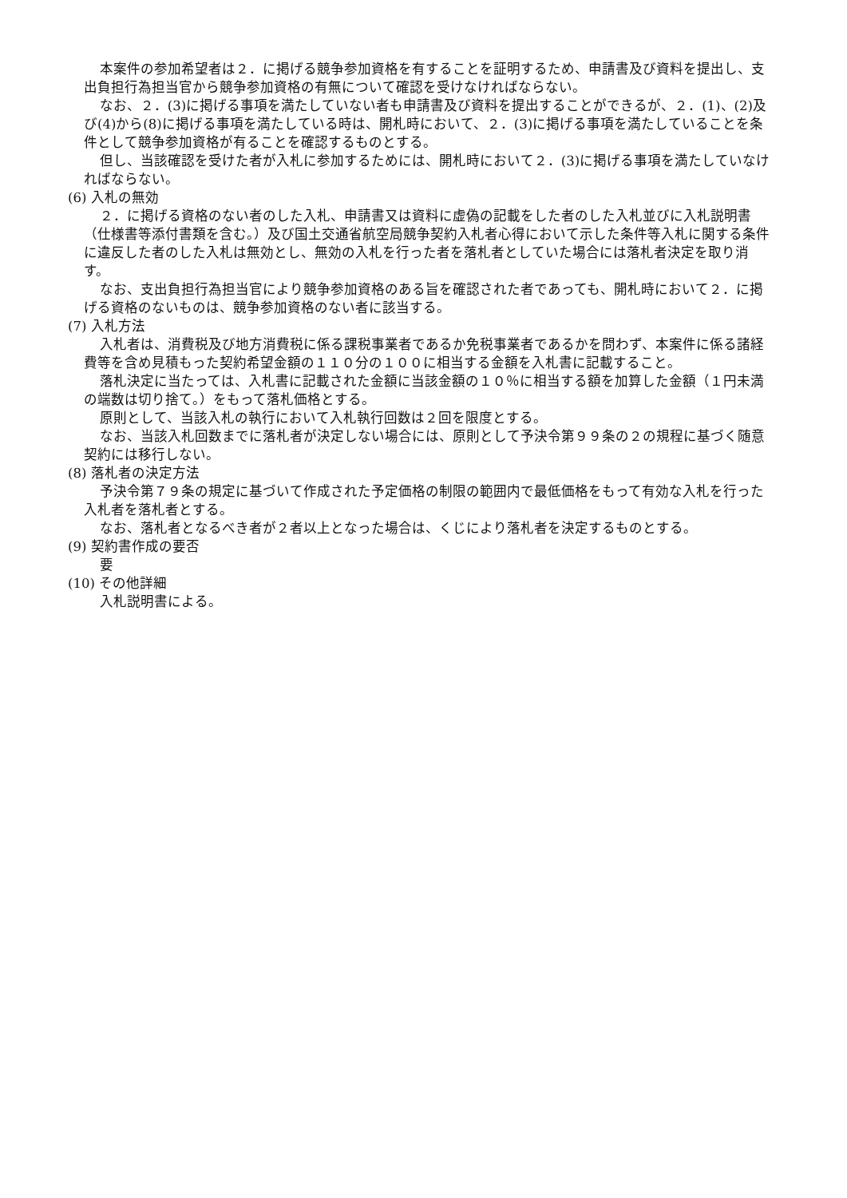本案件の参加希望者は２．に掲げる競争参加資格を有することを証明するため、申請書及び資料を提出し、支出負担行為担当官から競争参加資格の有無について確認を受けなければならない。
なお、２．(3)に掲げる事項を満たしていない者も申請書及び資料を提出することができるが、２．(1)、(2)及び(4)から(8)に掲げる事項を満たしている時は、開札時において、２．(3)に掲げる事項を満たしていることを条件として競争参加資格が有ることを確認するものとする。
但し、当該確認を受けた者が入札に参加するためには、開札時において２．(3)に掲げる事項を満たしていなければならない。
(6) 入札の無効
２．に掲げる資格のない者のした入札、申請書又は資料に虚偽の記載をした者のした入札並びに入札説明書（仕様書等添付書類を含む。）及び国土交通省航空局競争契約入札者心得において示した条件等入札に関する条件に違反した者のした入札は無効とし、無効の入札を行った者を落札者としていた場合には落札者決定を取り消す。
なお、支出負担行為担当官により競争参加資格のある旨を確認された者であっても、開札時において２．に掲げる資格のないものは、競争参加資格のない者に該当する。
(7) 入札方法
入札者は、消費税及び地方消費税に係る課税事業者であるか免税事業者であるかを問わず、本案件に係る諸経費等を含め見積もった契約希望金額の１１０分の１００に相当する金額を入札書に記載すること。
落札決定に当たっては、入札書に記載された金額に当該金額の１０％に相当する額を加算した金額（１円未満の端数は切り捨て。）をもって落札価格とする。
原則として、当該入札の執行において入札執行回数は２回を限度とする。
なお、当該入札回数までに落札者が決定しない場合には、原則として予決令第９９条の２の規程に基づく随意契約には移行しない。
(8) 落札者の決定方法
予決令第７９条の規定に基づいて作成された予定価格の制限の範囲内で最低価格をもって有効な入札を行った入札者を落札者とする。
なお、落札者となるべき者が２者以上となった場合は、くじにより落札者を決定するものとする。
(9) 契約書作成の要否
要
(10) その他詳細
入札説明書による。